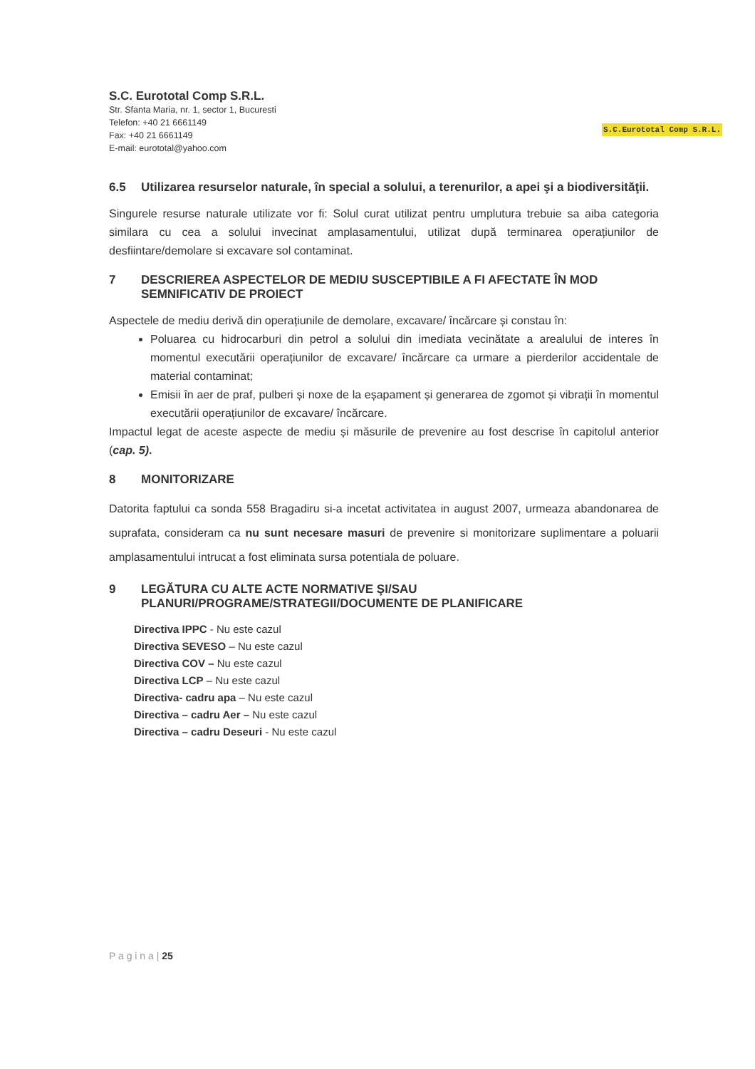S.C. Eurototal Comp S.R.L.
Str. Sfanta Maria, nr. 1, sector 1, Bucuresti
Telefon: +40 21 6661149
Fax: +40 21 6661149
E-mail: eurototal@yahoo.com
S.C.Eurototal Comp S.R.L.
6.5 Utilizarea resurselor naturale, în special a solului, a terenurilor, a apei şi a biodiversităţii.
Singurele resurse naturale utilizate vor fi: Solul curat utilizat pentru umplutura trebuie sa aiba categoria similara cu cea a solului invecinat amplasamentului, utilizat după terminarea operațiunilor de desfiintare/demolare si excavare sol contaminat.
7 DESCRIEREA ASPECTELOR DE MEDIU SUSCEPTIBILE A FI AFECTATE ÎN MOD SEMNIFICATIV DE PROIECT
Aspectele de mediu derivă din operațiunile de demolare, excavare/ încărcare și constau în:
Poluarea cu hidrocarburi din petrol a solului din imediata vecinătate a arealului de interes în momentul executării operațiunilor de excavare/ încărcare ca urmare a pierderilor accidentale de material contaminat;
Emisii în aer de praf, pulberi și noxe de la eșapament și generarea de zgomot și vibrații în momentul executării operațiunilor de excavare/ încărcare.
Impactul legat de aceste aspecte de mediu și măsurile de prevenire au fost descrise în capitolul anterior (cap. 5).
8 MONITORIZARE
Datorita faptului ca sonda 558 Bragadiru si-a incetat activitatea in august 2007, urmeaza abandonarea de suprafata, consideram ca nu sunt necesare masuri de prevenire si monitorizare suplimentare a poluarii amplasamentului intrucat a fost eliminata sursa potentiala de poluare.
9 LEGĂTURA CU ALTE ACTE NORMATIVE ŞI/SAU PLANURI/PROGRAME/STRATEGII/DOCUMENTE DE PLANIFICARE
Directiva IPPC - Nu este cazul
Directiva SEVESO – Nu este cazul
Directiva COV – Nu este cazul
Directiva LCP – Nu este cazul
Directiva- cadru apa – Nu este cazul
Directiva – cadru Aer – Nu este cazul
Directiva – cadru Deseuri - Nu este cazul
P a g i n a | 25